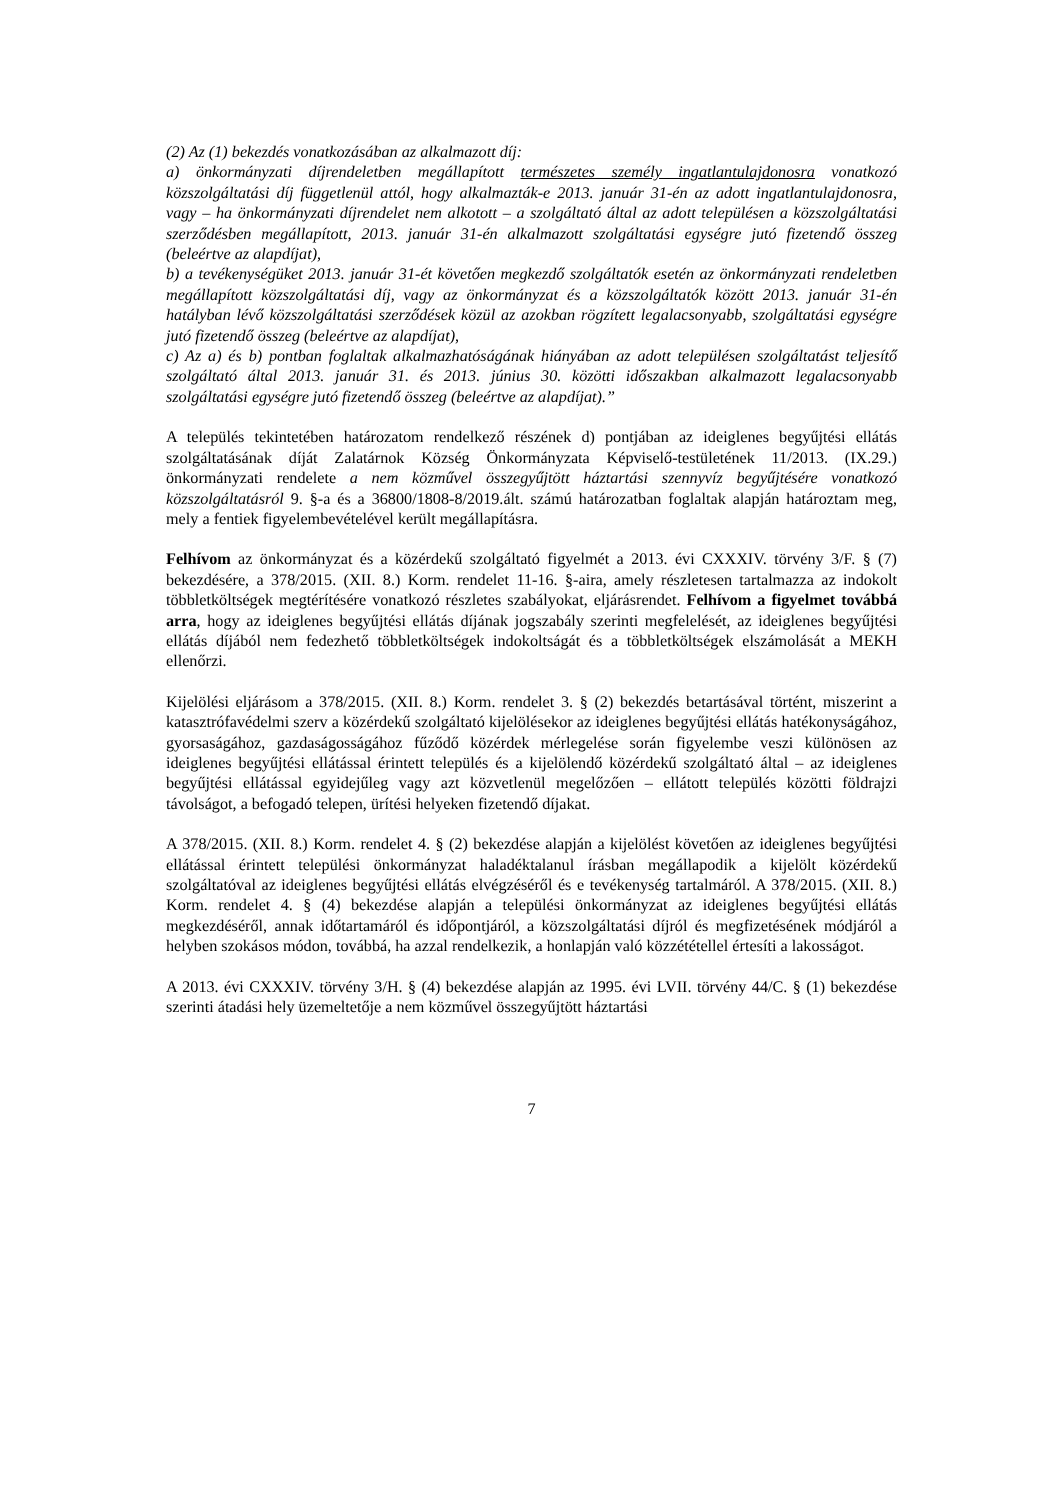(2) Az (1) bekezdés vonatkozásában az alkalmazott díj:
a) önkormányzati díjrendeletben megállapított természetes személy ingatlantulajdonosra vonatkozó közszolgáltatási díj függetlenül attól, hogy alkalmazták-e 2013. január 31-én az adott ingatlantulajdonosra, vagy – ha önkormányzati díjrendelet nem alkotott – a szolgáltató által az adott településen a közszolgáltatási szerződésben megállapított, 2013. január 31-én alkalmazott szolgáltatási egységre jutó fizetendő összeg (beleértve az alapdíjat),
b) a tevékenységüket 2013. január 31-ét követően megkezdő szolgáltatók esetén az önkormányzati rendeletben megállapított közszolgáltatási díj, vagy az önkormányzat és a közszolgáltatók között 2013. január 31-én hatályban lévő közszolgáltatási szerződések közül az azokban rögzített legalacsonyabb, szolgáltatási egységre jutó fizetendő összeg (beleértve az alapdíjat),
c) Az a) és b) pontban foglaltak alkalmazhatóságának hiányában az adott településen szolgáltatást teljesítő szolgáltató által 2013. január 31. és 2013. június 30. közötti időszakban alkalmazott legalacsonyabb szolgáltatási egységre jutó fizetendő összeg (beleértve az alapdíjat).”
A település tekintetében határozatom rendelkező részének d) pontjában az ideiglenes begyűjtési ellátás szolgáltatásának díját Zalatárnok Község Önkormányzata Képviselő-testületének 11/2013. (IX.29.) önkormányzati rendelete a nem közművel összegyűjtött háztartási szennyvíz begyűjtésére vonatkozó közszolgáltatásról 9. §-a és a 36800/1808-8/2019.ált. számú határozatban foglaltak alapján határoztam meg, mely a fentiek figyelembevételével került megállapításra.
Felhívom az önkormányzat és a közérdekű szolgáltató figyelmét a 2013. évi CXXXIV. törvény 3/F. § (7) bekezdésére, a 378/2015. (XII. 8.) Korm. rendelet 11-16. §-aira, amely részletesen tartalmazza az indokolt többletköltségek megtérítésére vonatkozó részletes szabályokat, eljárásrendet. Felhívom a figyelmet továbbá arra, hogy az ideiglenes begyűjtési ellátás díjának jogszabály szerinti megfelelését, az ideiglenes begyűjtési ellátás díjából nem fedezhető többletköltségek indokoltságát és a többletköltségek elszámolását a MEKH ellenőrzi.
Kijelölési eljárásom a 378/2015. (XII. 8.) Korm. rendelet 3. § (2) bekezdés betartásával történt, miszerint a katasztrófavédelmi szerv a közérdekű szolgáltató kijelölésekor az ideiglenes begyűjtési ellátás hatékonyságához, gyorsaságához, gazdaságosságához fűződő közérdek mérlegelése során figyelembe veszi különösen az ideiglenes begyűjtési ellátással érintett település és a kijelölendő közérdekű szolgáltató által – az ideiglenes begyűjtési ellátással egyidejűleg vagy azt közvetlenül megelőzően – ellátott település közötti földrajzi távolságot, a befogadó telepen, ürítési helyeken fizetendő díjakat.
A 378/2015. (XII. 8.) Korm. rendelet 4. § (2) bekezdése alapján a kijelölést követően az ideiglenes begyűjtési ellátással érintett települési önkormányzat haladéktalanul írásban megállapodik a kijelölt közérdekű szolgáltatóval az ideiglenes begyűjtési ellátás elvégzéséről és e tevékenység tartalmáról. A 378/2015. (XII. 8.) Korm. rendelet 4. § (4) bekezdése alapján a települési önkormányzat az ideiglenes begyűjtési ellátás megkezdéséről, annak időtartamáról és időpontjáról, a közszolgáltatási díjról és megfizetésének módjáról a helyben szokásos módon, továbbá, ha azzal rendelkezik, a honlapján való közzététellel értesíti a lakosságot.
A 2013. évi CXXXIV. törvény 3/H. § (4) bekezdése alapján az 1995. évi LVII. törvény 44/C. § (1) bekezdése szerinti átadási hely üzemeltetője a nem közművel összegyűjtött háztartási
7